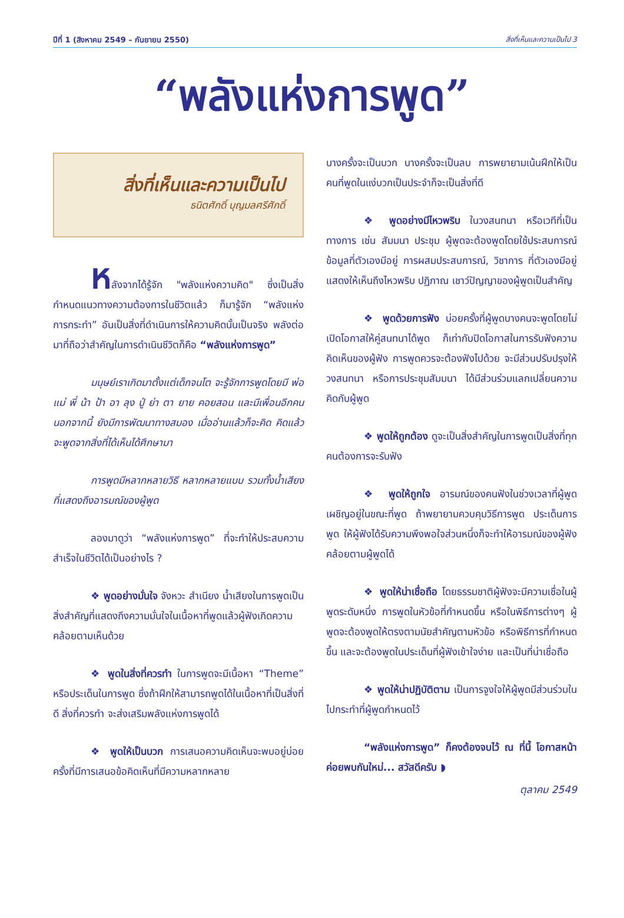ปีที่ 1 (สิงหาคม 2549 – กันยายน 2550) สิ่งที่เห็นและความเป็นไป 3
“พลังแห่งการพูด”
สิ่งที่เห็นและความเป็นไป
ธนิตศักดิ์ บุญมลศรีศักดิ์
หลังจากได้รู้จัก "พลังแห่งความคิด" ซึ่งเป็นสิ่งกำหนดแนวทางความต้องการในชีวิตแล้ว ก็มารู้จัก “พลังแห่งการกระทำ” อันเป็นสิ่งที่ดำเนินการให้ความคิดนั้นเป็นจริง พลังต่อมาที่ถือว่าสำคัญในการดำเนินชีวิตก็คือ “พลังแห่งการพูด”
มนุษย์เราเกิดมาตั้งแต่เด็กจนโต จะรู้จักการพูดโดยมี พ่อ แม่ พี่ น้า ป้า อา ลุง ปู่ ย่า ตา ยาย คอยสอน และมีเพื่อนอีกคน นอกจากนี้ ยังมีการพัฒนาทางสมอง เมื่ออ่านแล้วก็จะคิด คิดแล้วจะพูดจากสิ่งที่ได้เห็นได้ศึกษามา
การพูดมีหลากหลายวิธี หลากหลายแบบ รวมทั้งน้ำเสียงที่แสดงถึงอารมณ์ของผู้พูด
ลองมาดูว่า “พลังแห่งการพูด” ที่จะทำให้ประสบความสำเร็จในชีวิตได้เป็นอย่างไร ?
❖ พูดอย่างมั่นใจ จังหวะ สำเนียง น้ำเสียงในการพูดเป็นสิ่งสำคัญที่แสดงถึงความมั่นใจในเนื้อหาที่พูดแล้วผู้ฟังเกิดความคล้อยตามเห็นด้วย
❖ พูดในสิ่งที่ควรทำ ในการพูดจะมีเนื้อหา “Theme” หรือประเด็นในการพูด ซึ่งถ้าฝึกให้สามารถพูดได้ในเนื้อหาที่เป็นสิ่งที่ดี สิ่งที่ควรทำ จะส่งเสริมพลังแห่งการพูดได้
❖ พูดให้เป็นบวก การเสนอความคิดเห็นจะพบอยู่บ่อยครั้งที่มีการเสนอข้อคิดเห็นที่มีความหลากหลาย
บางครั้งจะเป็นบวก บางครั้งจะเป็นลบ การพยายามเน้นฝึกให้เป็นคนที่พูดในแง่บวกเป็นประจำก็จะเป็นสิ่งที่ดี
❖ พูดอย่างมีไหวพริบ ในวงสนทนา หรือเวทีที่เป็นทางการ เช่น สัมมนา ประชุม ผู้พูดจะต้องพูดโดยใช้ประสบการณ์ ข้อมูลที่ตัวเองมีอยู่ การผสมประสบการณ์, วิชาการ ที่ตัวเองมีอยู่แสดงให้เห็นถึงไหวพริบ ปฏิภาณ เชาว์ปัญญาของผู้พูดเป็นสำคัญ
❖ พูดด้วยการฟัง บ่อยครั้งที่ผู้พูดบางคนจะพูดโดยไม่เปิดโอกาสให้คู่สนทนาได้พูด ก็เท่ากับปิดโอกาสในการรับฟังความคิดเห็นของผู้ฟัง การพูดควรจะต้องฟังไปด้วย จะมีส่วนปรับปรุงให้วงสนทนา หรือการประชุมสัมมนา ได้มีส่วนร่วมแลกเปลี่ยนความคิดกับผู้พูด
❖ พูดให้ถูกต้อง ดูจะเป็นสิ่งสำคัญในการพูดเป็นสิ่งที่ทุกคนต้องการจะรับฟัง
❖ พูดให้ถูกใจ อารมณ์ของคนฟังในช่วงเวลาที่ผู้พูดเผชิญอยู่ในขณะที่พูด ถ้าพยายามควบคุมวิธีการพูด ประเด็นการพูด ให้ผู้ฟังได้รับความพึงพอใจส่วนหนึ่งก็จะทำให้อารมณ์ของผู้ฟังคล้อยตามผู้พูดได้
❖ พูดให้น่าเชื่อถือ โดยธรรมชาติผู้ฟังจะมีความเชื่อในผู้พูดระดับหนึ่ง การพูดในหัวข้อที่กำหนดขึ้น หรือในพิธีการต่างๆ ผู้พูดจะต้องพูดให้ตรงตามนัยสำคัญตามหัวข้อ หรือพิธีการที่กำหนดขึ้น และจะต้องพูดในประเด็นที่ผู้ฟังเข้าใจง่าย และเป็นที่น่าเชื่อถือ
❖ พูดให้น่าปฏิบัติตาม เป็นการจูงใจให้ผู้พูดมีส่วนร่วมในไปกระทำที่ผู้พูดกำหนดไว้
“พลังแห่งการพูด” ก็คงต้องจบไว้ ณ ที่นี้ โอกาสหน้าค่อยพบกันใหม่... สวัสดีครับ ◗
ตุลาคม 2549